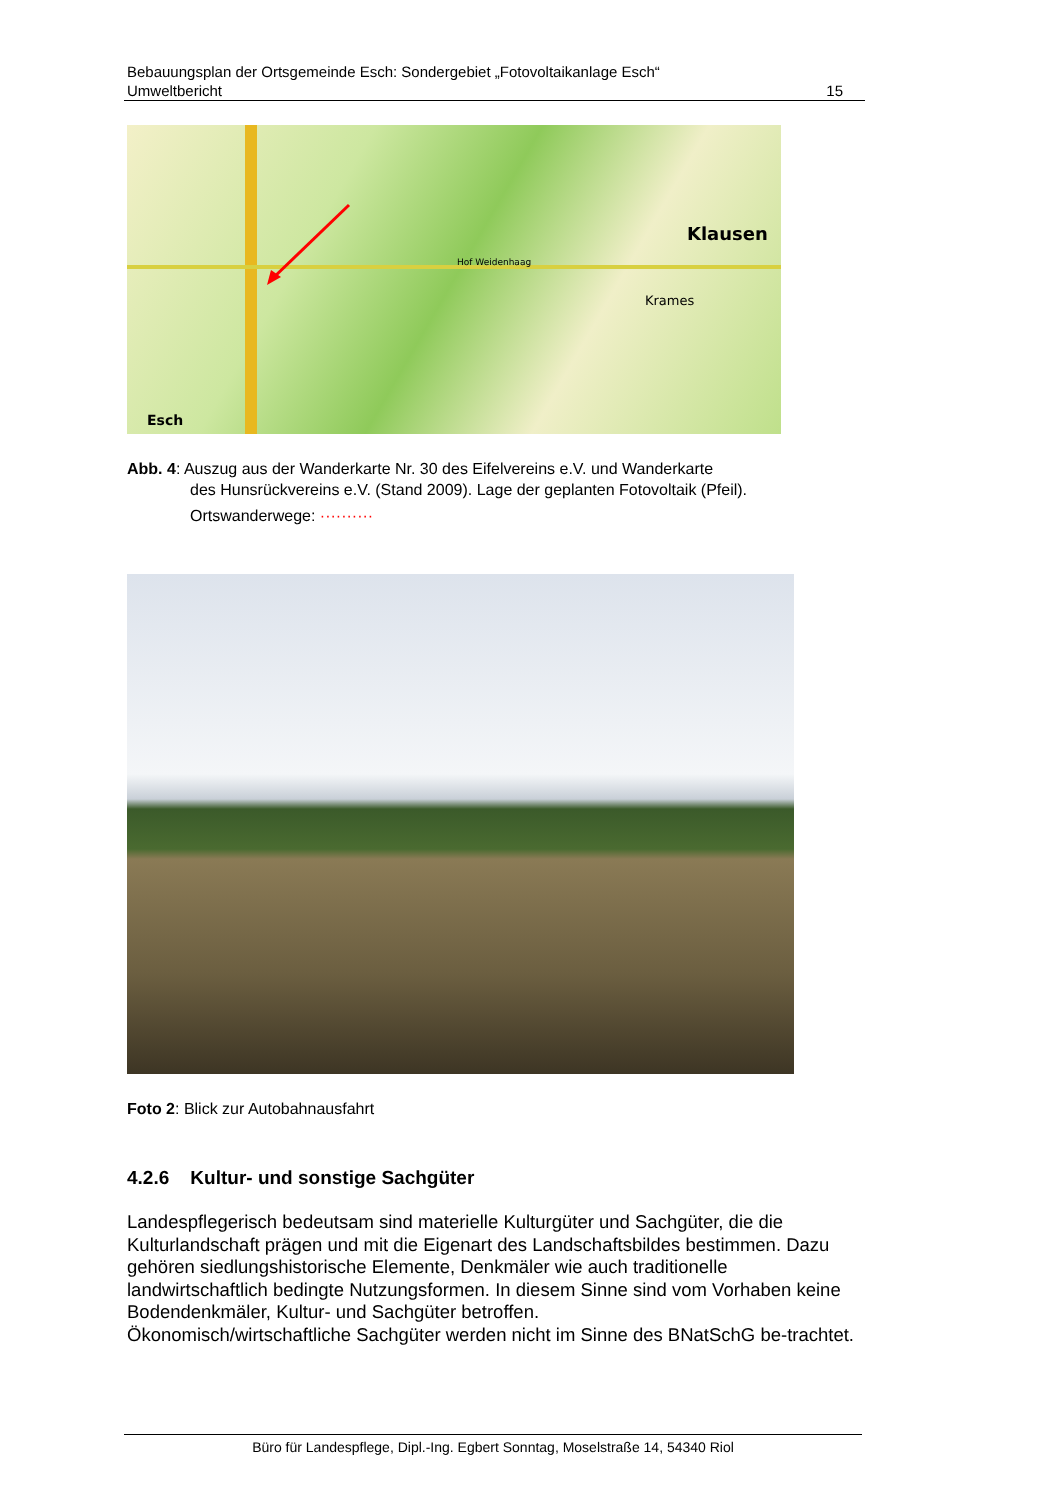Bebauungsplan der Ortsgemeinde Esch: Sondergebiet „Fotovoltaikanlage Esch“
Umweltbericht 15
Klausen
Krames
Esch
Hof Weidenhaag
Abb. 4: Auszug aus der Wanderkarte Nr. 30 des Eifelvereins e.V. und Wanderkarte
des Hunsrückvereins e.V. (Stand 2009). Lage der geplanten Fotovoltaik (Pfeil).
Ortswanderwege: ··········
Foto 2: Blick zur Autobahnausfahrt
4.2.6 Kultur- und sonstige Sachgüter
Landespflegerisch bedeutsam sind materielle Kulturgüter und Sachgüter, die die Kulturlandschaft prägen und mit die Eigenart des Landschaftsbildes bestimmen. Dazu gehören siedlungshistorische Elemente, Denkmäler wie auch traditionelle landwirtschaftlich bedingte Nutzungsformen. In diesem Sinne sind vom Vorhaben keine Bodendenkmäler, Kultur- und Sachgüter betroffen.
Ökonomisch/wirtschaftliche Sachgüter werden nicht im Sinne des BNatSchG be-trachtet.
Büro für Landespflege, Dipl.-Ing. Egbert Sonntag, Moselstraße 14, 54340 Riol